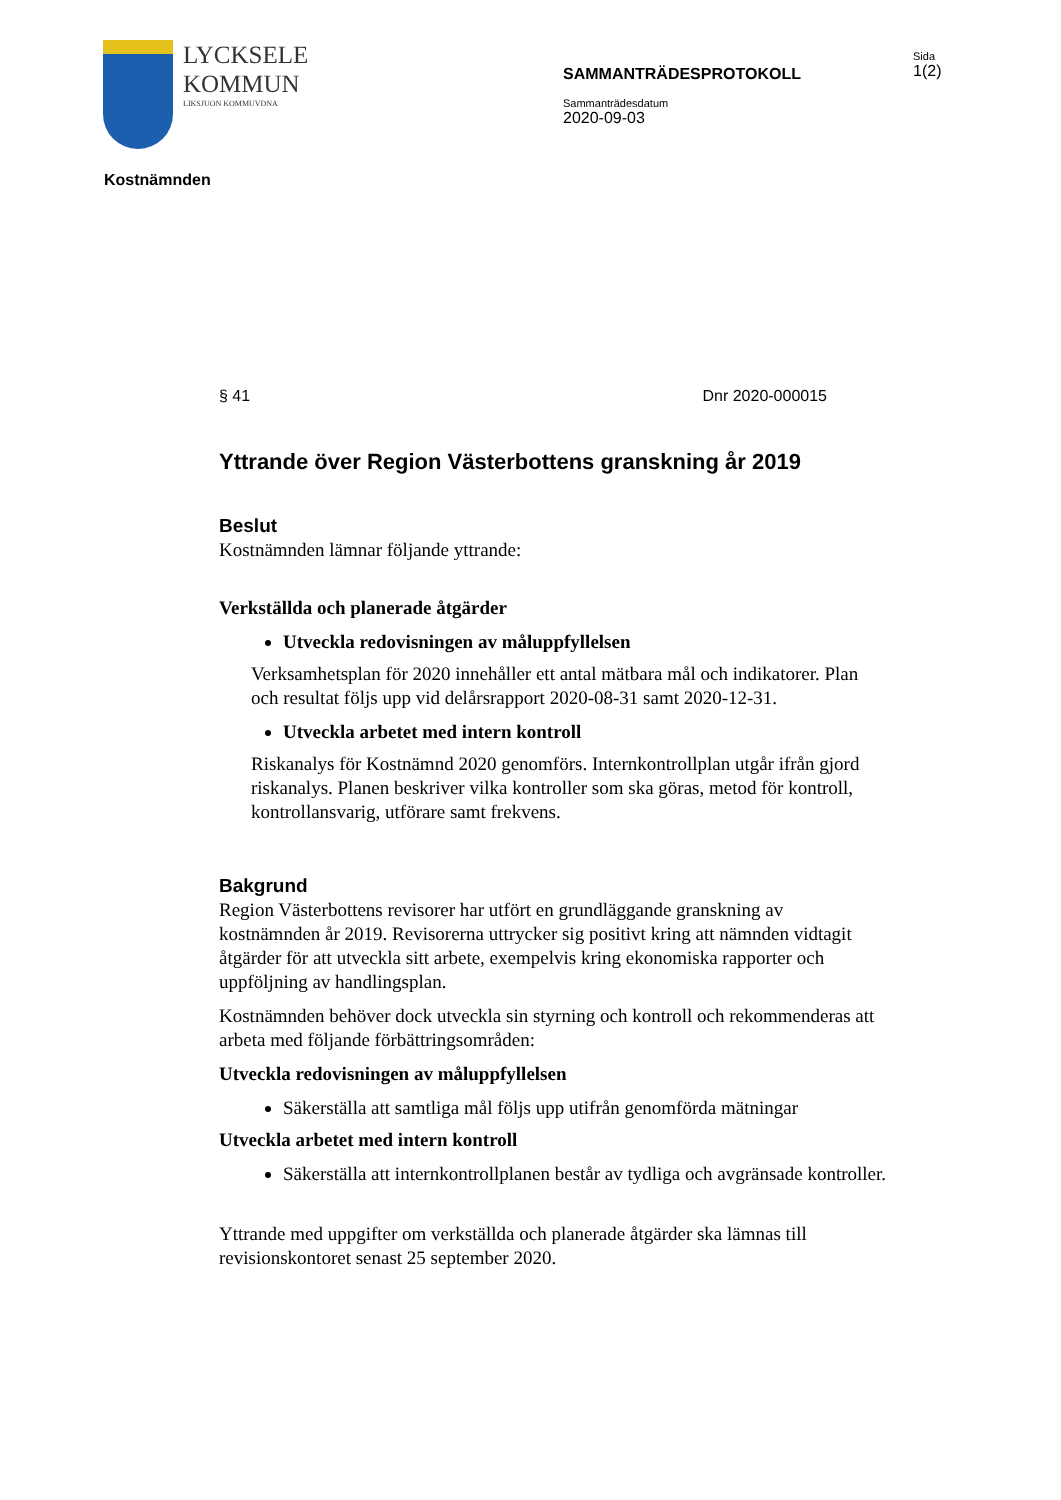LYCKSELE
KOMMUN
LIKSJUON KOMMUVDNA
SAMMANTRÄDESPROTOKOLL
Sammanträdesdatum
2020-09-03
Sida
1(2)
Kostnämnden
§ 41 Dnr 2020-000015
Yttrande över Region Västerbottens granskning år 2019
Beslut
Kostnämnden lämnar följande yttrande:
Verkställda och planerade åtgärder
Utveckla redovisningen av måluppfyllelsen
Verksamhetsplan för 2020 innehåller ett antal mätbara mål och indikatorer. Plan och resultat följs upp vid delårsrapport 2020-08-31 samt 2020-12-31.
Utveckla arbetet med intern kontroll
Riskanalys för Kostnämnd 2020 genomförs. Internkontrollplan utgår ifrån gjord riskanalys. Planen beskriver vilka kontroller som ska göras, metod för kontroll, kontrollansvarig, utförare samt frekvens.
Bakgrund
Region Västerbottens revisorer har utfört en grundläggande granskning av kostnämnden år 2019. Revisorerna uttrycker sig positivt kring att nämnden vidtagit åtgärder för att utveckla sitt arbete, exempelvis kring ekonomiska rapporter och uppföljning av handlingsplan.
Kostnämnden behöver dock utveckla sin styrning och kontroll och rekommenderas att arbeta med följande förbättringsområden:
Utveckla redovisningen av måluppfyllelsen
Säkerställa att samtliga mål följs upp utifrån genomförda mätningar
Utveckla arbetet med intern kontroll
Säkerställa att internkontrollplanen består av tydliga och avgränsade kontroller.
Yttrande med uppgifter om verkställda och planerade åtgärder ska lämnas till revisionskontoret senast 25 september 2020.